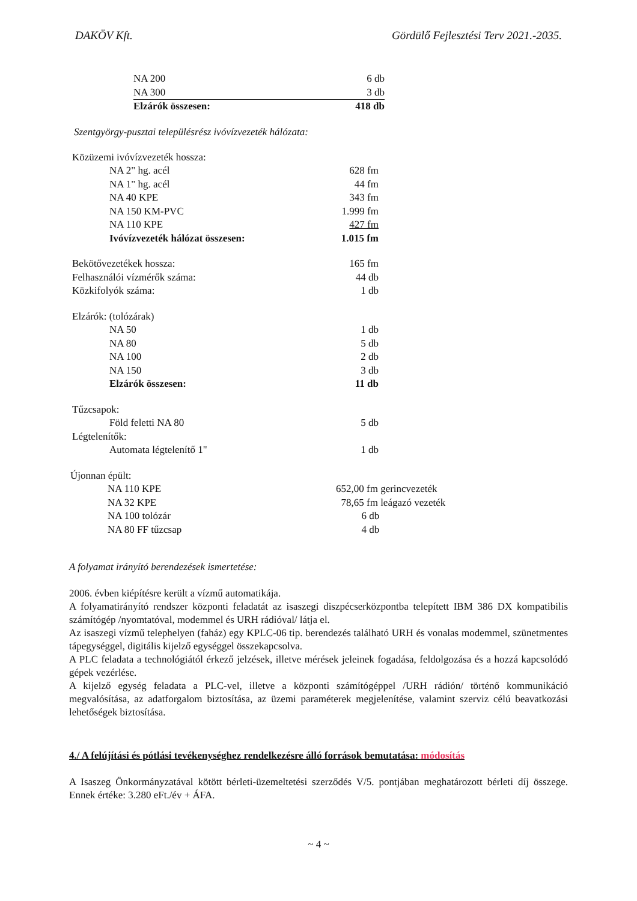DAKÖV Kft. Gördülő Fejlesztési Terv 2021.-2035.
| NA 200 | 6 db |
| NA 300 | 3 db |
| Elzárók összesen: | 418 db |
Szentgyörgy-pusztai településrész ivóvízvezeték hálózata:
| Közüzemi ivóvízvezeték hossza: | |
| NA 2" hg. acél | 628 fm |
| NA 1" hg. acél | 44 fm |
| NA 40 KPE | 343 fm |
| NA 150 KM-PVC | 1.999 fm |
| NA 110 KPE | 427 fm |
| Ivóvízvezeték hálózat összesen: | 1.015 fm |
| Bekötővezetékek hossza: | 165 fm |
| Felhasználói vízmérők száma: | 44 db |
| Közkifolyók száma: | 1 db |
| Elzárók: (tolózárak) | |
| NA 50 | 1 db |
| NA 80 | 5 db |
| NA 100 | 2 db |
| NA 150 | 3 db |
| Elzárók összesen: | 11 db |
| Tűzcsapok: | |
| Föld feletti NA 80 | 5 db |
| Légtelenítők: | |
| Automata légtelenítő 1" | 1 db |
| Újonnan épült: | |
| NA 110 KPE | 652,00 fm gerincvezeték |
| NA 32 KPE | 78,65 fm leágazó vezeték |
| NA 100 tolózár | 6 db |
| NA 80 FF tűzcsap | 4 db |
A folyamat irányító berendezések ismertetése:
2006. évben kiépítésre került a vízmű automatikája.
A folyamatirányító rendszer központi feladatát az isaszegi diszpécserközpontba telepített IBM 386 DX kompatibilis számítógép /nyomtatóval, modemmel és URH rádióval/ látja el.
Az isaszegi vízmű telephelyen (faház) egy KPLC-06 tip. berendezés található URH és vonalas modemmel, szünetmentes tápegységgel, digitális kijelző egységgel összekapcsolva.
A PLC feladata a technológiától érkező jelzések, illetve mérések jeleinek fogadása, feldolgozása és a hozzá kapcsolódó gépek vezérlése.
A kijelző egység feladata a PLC-vel, illetve a központi számítógéppel /URH rádión/ történő kommunikáció megvalósítása, az adatforgalom biztosítása, az üzemi paraméterek megjelenítése, valamint szerviz célú beavatkozási lehetőségek biztosítása.
4./ A felújítási és pótlási tevékenységhez rendelkezésre álló források bemutatása: módosítás
A Isaszeg Önkormányzatával kötött bérleti-üzemeltetési szerződés V/5. pontjában meghatározott bérleti díj összege. Ennek értéke: 3.280 eFt./év + ÁFA.
~ 4 ~